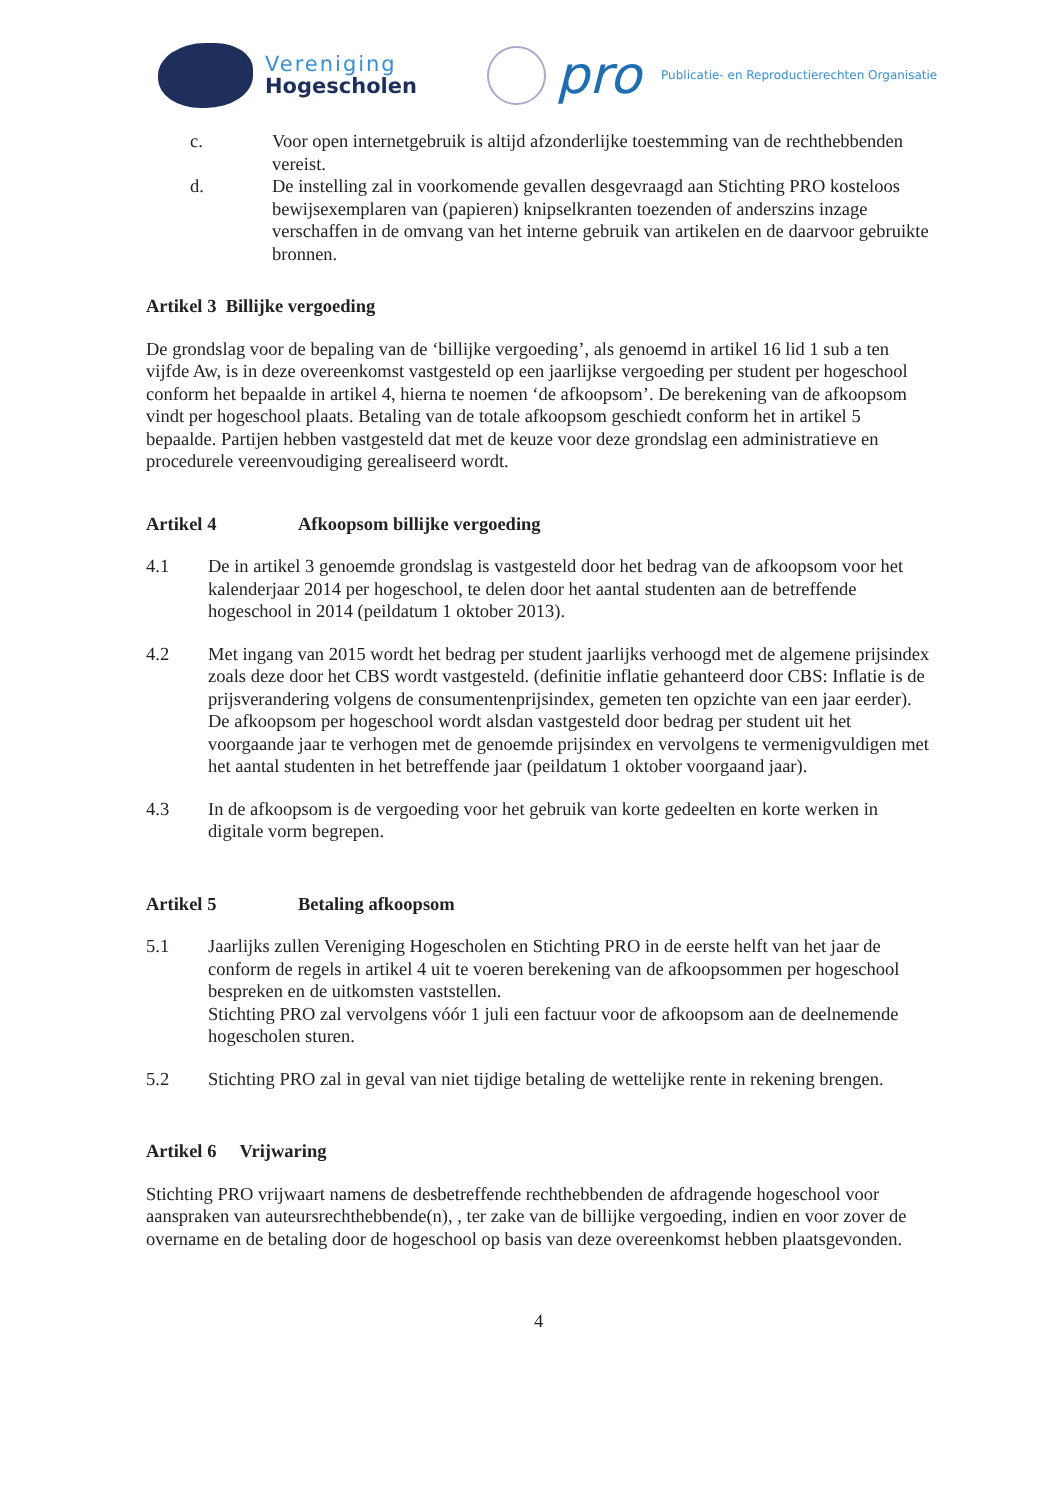Vereniging
Hogescholen
pro
Publicatie- en Reproductierechten Organisatie
c. Voor open internetgebruik is altijd afzonderlijke toestemming van de rechthebbenden vereist.
d. De instelling zal in voorkomende gevallen desgevraagd aan Stichting PRO kosteloos bewijsexemplaren van (papieren) knipselkranten toezenden of anderszins inzage verschaffen in de omvang van het interne gebruik van artikelen en de daarvoor gebruikte bronnen.
Artikel 3 Billijke vergoeding
De grondslag voor de bepaling van de ‘billijke vergoeding’, als genoemd in artikel 16 lid 1 sub a ten vijfde Aw, is in deze overeenkomst vastgesteld op een jaarlijkse vergoeding per student per hogeschool conform het bepaalde in artikel 4, hierna te noemen ‘de afkoopsom’. De berekening van de afkoopsom vindt per hogeschool plaats. Betaling van de totale afkoopsom geschiedt conform het in artikel 5 bepaalde. Partijen hebben vastgesteld dat met de keuze voor deze grondslag een administratieve en procedurele vereenvoudiging gerealiseerd wordt.
Artikel 4 Afkoopsom billijke vergoeding
4.1 De in artikel 3 genoemde grondslag is vastgesteld door het bedrag van de afkoopsom voor het kalenderjaar 2014 per hogeschool, te delen door het aantal studenten aan de betreffende hogeschool in 2014 (peildatum 1 oktober 2013).
4.2 Met ingang van 2015 wordt het bedrag per student jaarlijks verhoogd met de algemene prijsindex zoals deze door het CBS wordt vastgesteld. (definitie inflatie gehanteerd door CBS: Inflatie is de prijsverandering volgens de consumentenprijsindex, gemeten ten opzichte van een jaar eerder). De afkoopsom per hogeschool wordt alsdan vastgesteld door bedrag per student uit het voorgaande jaar te verhogen met de genoemde prijsindex en vervolgens te vermenigvuldigen met het aantal studenten in het betreffende jaar (peildatum 1 oktober voorgaand jaar).
4.3 In de afkoopsom is de vergoeding voor het gebruik van korte gedeelten en korte werken in digitale vorm begrepen.
Artikel 5 Betaling afkoopsom
5.1 Jaarlijks zullen Vereniging Hogescholen en Stichting PRO in de eerste helft van het jaar de conform de regels in artikel 4 uit te voeren berekening van de afkoopsommen per hogeschool bespreken en de uitkomsten vaststellen.
Stichting PRO zal vervolgens vóór 1 juli een factuur voor de afkoopsom aan de deelnemende hogescholen sturen.
5.2 Stichting PRO zal in geval van niet tijdige betaling de wettelijke rente in rekening brengen.
Artikel 6 Vrijwaring
Stichting PRO vrijwaart namens de desbetreffende rechthebbenden de afdragende hogeschool voor aanspraken van auteursrechthebbende(n), , ter zake van de billijke vergoeding, indien en voor zover de overname en de betaling door de hogeschool op basis van deze overeenkomst hebben plaatsgevonden.
4